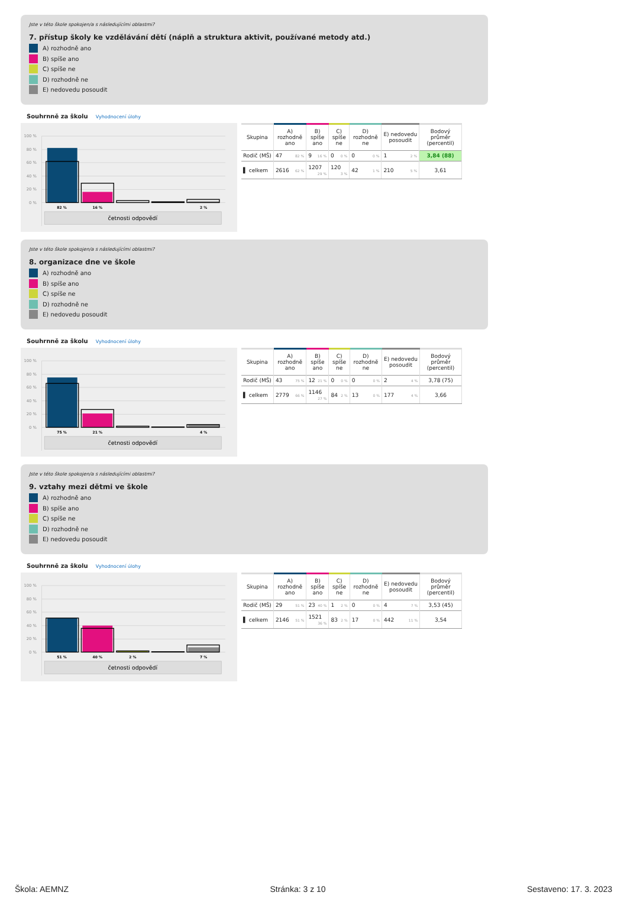Jste v této škole spokojen/a s následujícími oblastmi?
7. přístup školy ke vzdělávání dětí (náplň a struktura aktivit, používané metody atd.)
A) rozhodně ano
B) spíše ano
C) spíše ne
D) rozhodně ne
E) nedovedu posoudit
Souhrnně za školu Vyhodnocení úlohy
100 %
80 %
60 %
40 %
20 %
0 %
82 %
16 %
2 %
četnosti odpovědí
| Skupina | A) rozhodně ano | B) spíše ano | C) spíše ne | D) rozhodně ne | E) nedovedu posoudit | Bodový průměr (percentil) |
| --- | --- | --- | --- | --- | --- | --- |
| Rodič (MŠ) | 47 82 % | 9 16 % | 0 0 % | 0 0 % | 1 2 % | 3,84 (88) |
| ▌ celkem | 2616 62 % | 1207 29 % | 120 3 % | 42 1 % | 210 5 % | 3,61 |
Jste v této škole spokojen/a s následujícími oblastmi?
8. organizace dne ve škole
A) rozhodně ano
B) spíše ano
C) spíše ne
D) rozhodně ne
E) nedovedu posoudit
Souhrnně za školu Vyhodnocení úlohy
100 %
80 %
60 %
40 %
20 %
0 %
75 %
21 %
4 %
četnosti odpovědí
| Skupina | A) rozhodně ano | B) spíše ano | C) spíše ne | D) rozhodně ne | E) nedovedu posoudit | Bodový průměr (percentil) |
| --- | --- | --- | --- | --- | --- | --- |
| Rodič (MŠ) | 43 75 % | 12 21 % | 0 0 % | 0 0 % | 2 4 % | 3,78 (75) |
| ▌ celkem | 2779 66 % | 1146 27 % | 84 2 % | 13 0 % | 177 4 % | 3,66 |
Jste v této škole spokojen/a s následujícími oblastmi?
9. vztahy mezi dětmi ve škole
A) rozhodně ano
B) spíše ano
C) spíše ne
D) rozhodně ne
E) nedovedu posoudit
Souhrnně za školu Vyhodnocení úlohy
100 %
80 %
60 %
40 %
20 %
0 %
51 %
40 %
2 %
7 %
četnosti odpovědí
| Skupina | A) rozhodně ano | B) spíše ano | C) spíše ne | D) rozhodně ne | E) nedovedu posoudit | Bodový průměr (percentil) |
| --- | --- | --- | --- | --- | --- | --- |
| Rodič (MŠ) | 29 51 % | 23 40 % | 1 2 % | 0 0 % | 4 7 % | 3,53 (45) |
| ▌ celkem | 2146 51 % | 1521 36 % | 83 2 % | 17 0 % | 442 11 % | 3,54 |
Škola: AEMNZ Stránka: 3 z 10 Sestaveno: 17. 3. 2023